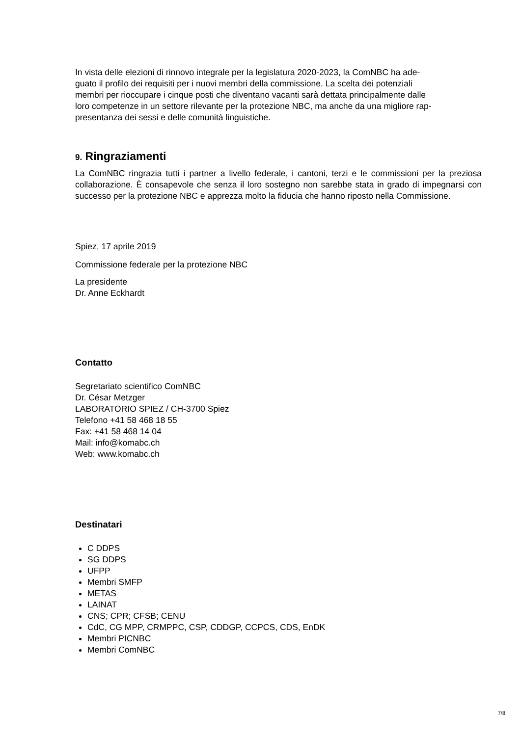In vista delle elezioni di rinnovo integrale per la legislatura 2020-2023, la ComNBC ha ade-
guato il profilo dei requisiti per i nuovi membri della commissione. La scelta dei potenziali
membri per rioccupare i cinque posti che diventano vacanti sarà dettata principalmente dalle
loro competenze in un settore rilevante per la protezione NBC, ma anche da una migliore rap-
presentanza dei sessi e delle comunità linguistiche.
9. Ringraziamenti
La ComNBC ringrazia tutti i partner a livello federale, i cantoni, terzi e le commissioni per la preziosa collaborazione. È consapevole che senza il loro sostegno non sarebbe stata in grado di impegnarsi con successo per la protezione NBC e apprezza molto la fiducia che hanno riposto nella Commissione.
Spiez, 17 aprile 2019
Commissione federale per la protezione NBC
La presidente
Dr. Anne Eckhardt
Contatto
Segretariato scientifico ComNBC
Dr. César Metzger
LABORATORIO SPIEZ / CH-3700 Spiez
Telefono +41 58 468 18 55
Fax: +41 58 468 14 04
Mail: info@komabc.ch
Web: www.komabc.ch
Destinatari
C DDPS
SG DDPS
UFPP
Membri SMFP
METAS
LAINAT
CNS; CPR; CFSB; CENU
CdC, CG MPP, CRMPPC, CSP, CDDGP, CCPCS, CDS, EnDK
Membri PICNBC
Membri ComNBC
7/8